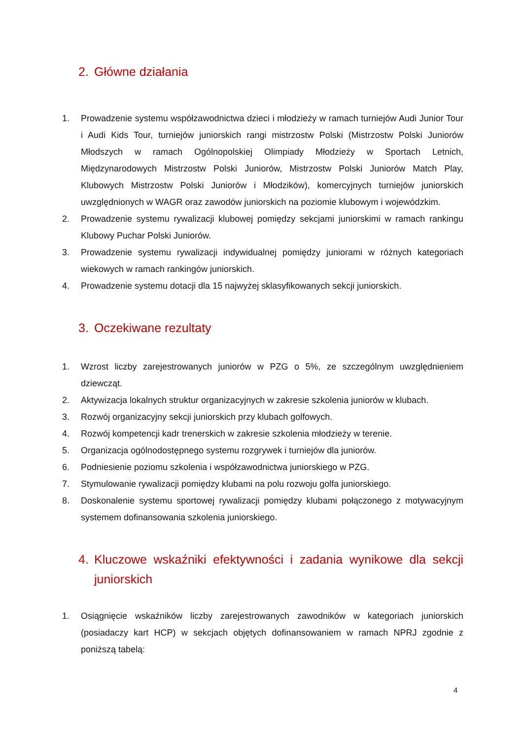2. Główne działania
1. Prowadzenie systemu współzawodnictwa dzieci i młodzieży w ramach turniejów Audi Junior Tour i Audi Kids Tour, turniejów juniorskich rangi mistrzostw Polski (Mistrzostw Polski Juniorów Młodszych w ramach Ogólnopolskiej Olimpiady Młodzieży w Sportach Letnich, Międzynarodowych Mistrzostw Polski Juniorów, Mistrzostw Polski Juniorów Match Play, Klubowych Mistrzostw Polski Juniorów i Młodzików), komercyjnych turniejów juniorskich uwzględnionych w WAGR oraz zawodów juniorskich na poziomie klubowym i wojewódzkim.
2. Prowadzenie systemu rywalizacji klubowej pomiędzy sekcjami juniorskimi w ramach rankingu Klubowy Puchar Polski Juniorów.
3. Prowadzenie systemu rywalizacji indywidualnej pomiędzy juniorami w różnych kategoriach wiekowych w ramach rankingów juniorskich.
4. Prowadzenie systemu dotacji dla 15 najwyżej sklasyfikowanych sekcji juniorskich.
3. Oczekiwane rezultaty
1. Wzrost liczby zarejestrowanych juniorów w PZG o 5%, ze szczególnym uwzględnieniem dziewcząt.
2. Aktywizacja lokalnych struktur organizacyjnych w zakresie szkolenia juniorów w klubach.
3. Rozwój organizacyjny sekcji juniorskich przy klubach golfowych.
4. Rozwój kompetencji kadr trenerskich w zakresie szkolenia młodzieży w terenie.
5. Organizacja ogólnodostępnego systemu rozgrywek i turniejów dla juniorów.
6. Podniesienie poziomu szkolenia i współzawodnictwa juniorskiego w PZG.
7. Stymulowanie rywalizacji pomiędzy klubami na polu rozwoju golfa juniorskiego.
8. Doskonalenie systemu sportowej rywalizacji pomiędzy klubami połączonego z motywacyjnym systemem dofinansowania szkolenia juniorskiego.
4. Kluczowe wskaźniki efektywności i zadania wynikowe dla sekcji juniorskich
1. Osiągnięcie wskaźników liczby zarejestrowanych zawodników w kategoriach juniorskich (posiadaczy kart HCP) w sekcjach objętych dofinansowaniem w ramach NPRJ zgodnie z poniższą tabelą:
4